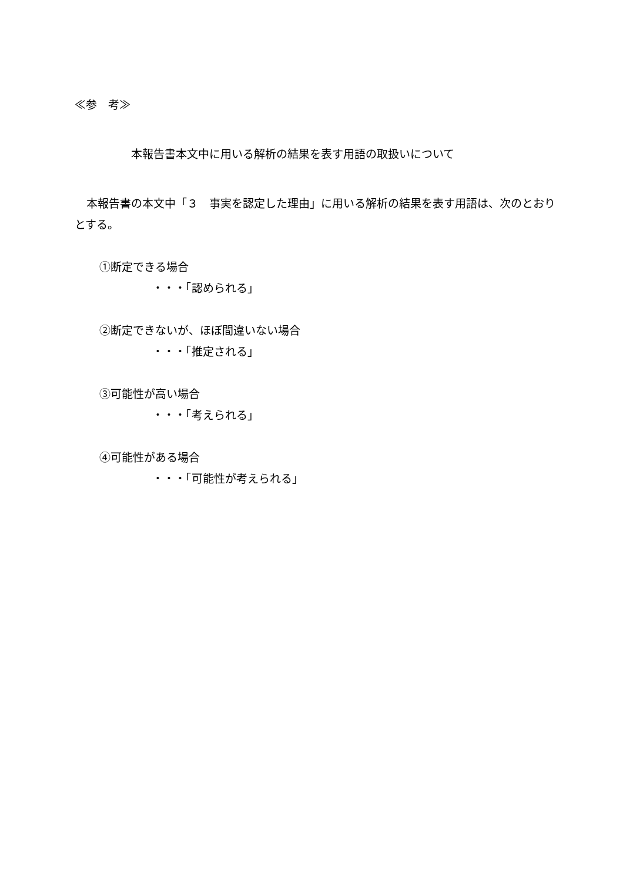≪参　考≫
本報告書本文中に用いる解析の結果を表す用語の取扱いについて
本報告書の本文中「３　事実を認定した理由」に用いる解析の結果を表す用語は、次のとおりとする。
①断定できる場合
・・・「認められる」
②断定できないが、ほぼ間違いない場合
・・・「推定される」
③可能性が高い場合
・・・「考えられる」
④可能性がある場合
・・・「可能性が考えられる」